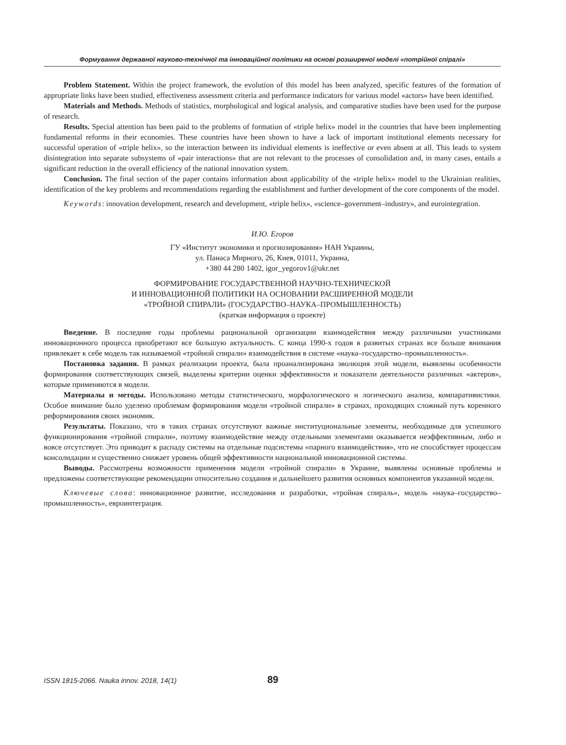Формування державної науково-технічної та інноваційної політики на основі розширеної моделі «потрійної спіралі»
Problem Statement. Within the project framework, the evolution of this model has been analyzed, specific features of the formation of appropriate links have been studied, effectiveness assessment criteria and performance indicators for various model «actors» have been identified.
Materials and Methods. Methods of statistics, morphological and logical analysis, and comparative studies have been used for the purpose of research.
Results. Special attention has been paid to the problems of formation of «triple helix» model in the countries that have been implementing fundamental reforms in their economies. These countries have been shown to have a lack of important institutional elements necessary for successful operation of «triple helix», so the interaction between its individual elements is ineffective or even absent at all. This leads to system disintegration into separate subsystems of «pair interactions» that are not relevant to the processes of consolidation and, in many cases, entails a significant reduction in the overall efficiency of the national innovation system.
Conclusion. The final section of the paper contains information about applicability of the «triple helix» model to the Ukrainian realities, identification of the key problems and recommendations regarding the establishment and further development of the core components of the model.
Keywords: innovation development, research and development, «triple helix», «science–government–industry», and eurointegration.
И.Ю. Егоров
ГУ «Институт экономики и прогнозирования» НАН Украины,
ул. Панаса Мирного, 26, Киев, 01011, Украина,
+380 44 280 1402, igor_yegorov1@ukr.net
ФОРМИРОВАНИЕ ГОСУДАРСТВЕННОЙ НАУЧНО-ТЕХНИЧЕСКОЙ
И ИННОВАЦИОННОЙ ПОЛИТИКИ НА ОСНОВАНИИ РАСШИРЕННОЙ МОДЕЛИ
«ТРОЙНОЙ СПИРАЛИ» (ГОСУДАРСТВО–НАУКА–ПРОМЫШЛЕННОСТЬ)
(краткая информация о проекте)
Введение. В последние годы проблемы рациональной организации взаимодействия между различными участниками инновационного процесса приобретают все большую актуальность. С конца 1990-х годов в развитых странах все больше внимания привлекает к себе модель так называемой «тройной спирали» взаимодействия в системе «наука–государство–промышленность».
Постановка задания. В рамках реализации проекта, была проанализирована эволюция этой модели, выявлены особенности формирования соответствующих связей, выделены критерии оценки эффективности и показатели деятельности различных «актеров», которые применяются в модели.
Материалы и методы. Использовано методы статистического, морфологического и логического анализа, компаративистики. Особое внимание было уделено проблемам формирования модели «тройной спирали» в странах, проходящих сложный путь коренного реформирования своих экономик.
Результаты. Показано, что в таких странах отсутствуют важные институциональные элементы, необходимые для успешного функционирования «тройной спирали», поэтому взаимодействие между отдельными элементами оказывается неэффективным, либо и вовсе отсутствует. Это приводит к распаду системы на отдельные подсистемы «парного взаимодействия», что не способствует процессам консолидации и существенно снижает уровень общей эффективности национальной инновационной системы.
Выводы. Рассмотрены возможности применения модели «тройной спирали» в Украине, выявлены основные проблемы и предложены соответствующие рекомендации относительно создания и дальнейшего развития основных компонентов указанной модели.
Ключевые слова: инновационное развитие, исследования и разработки, «тройная спираль», модель «наука–государство–промышленность», евроинтеграция.
ISSN 1815-2066. Nauka innov. 2018, 14(1) 89